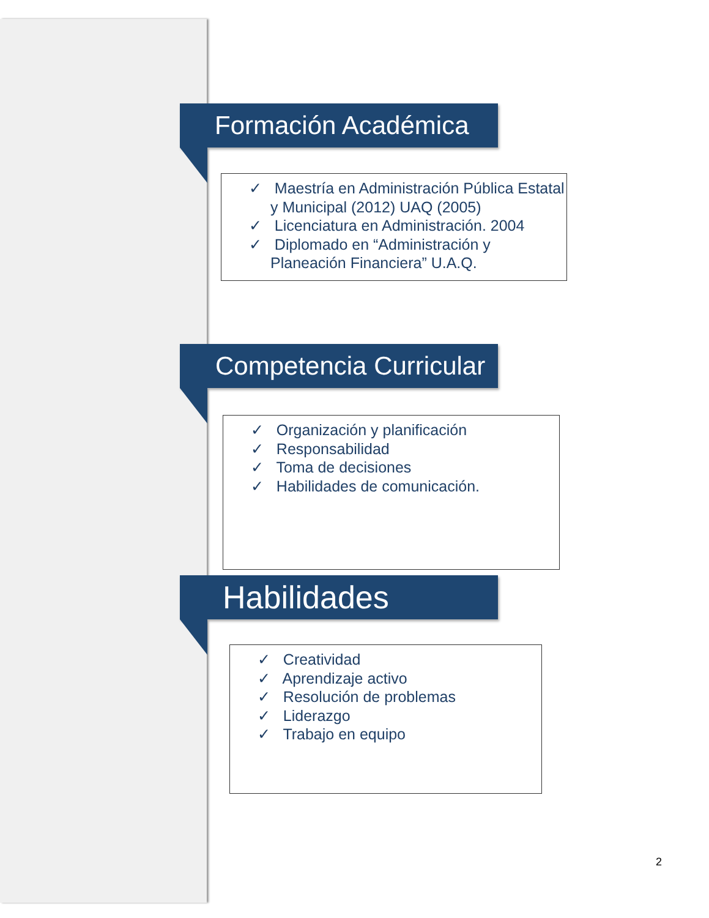Formación Académica
✓ Maestría en Administración Pública Estatal y Municipal (2012) UAQ (2005)
✓ Licenciatura en Administración. 2004
✓ Diplomado en “Administración y Planeación Financiera” U.A.Q.
Competencia Curricular
✓ Organización y planificación
✓ Responsabilidad
✓ Toma de decisiones
✓ Habilidades de comunicación.
Habilidades
✓ Creatividad
✓ Aprendizaje activo
✓ Resolución de problemas
✓ Liderazgo
✓ Trabajo en equipo
2